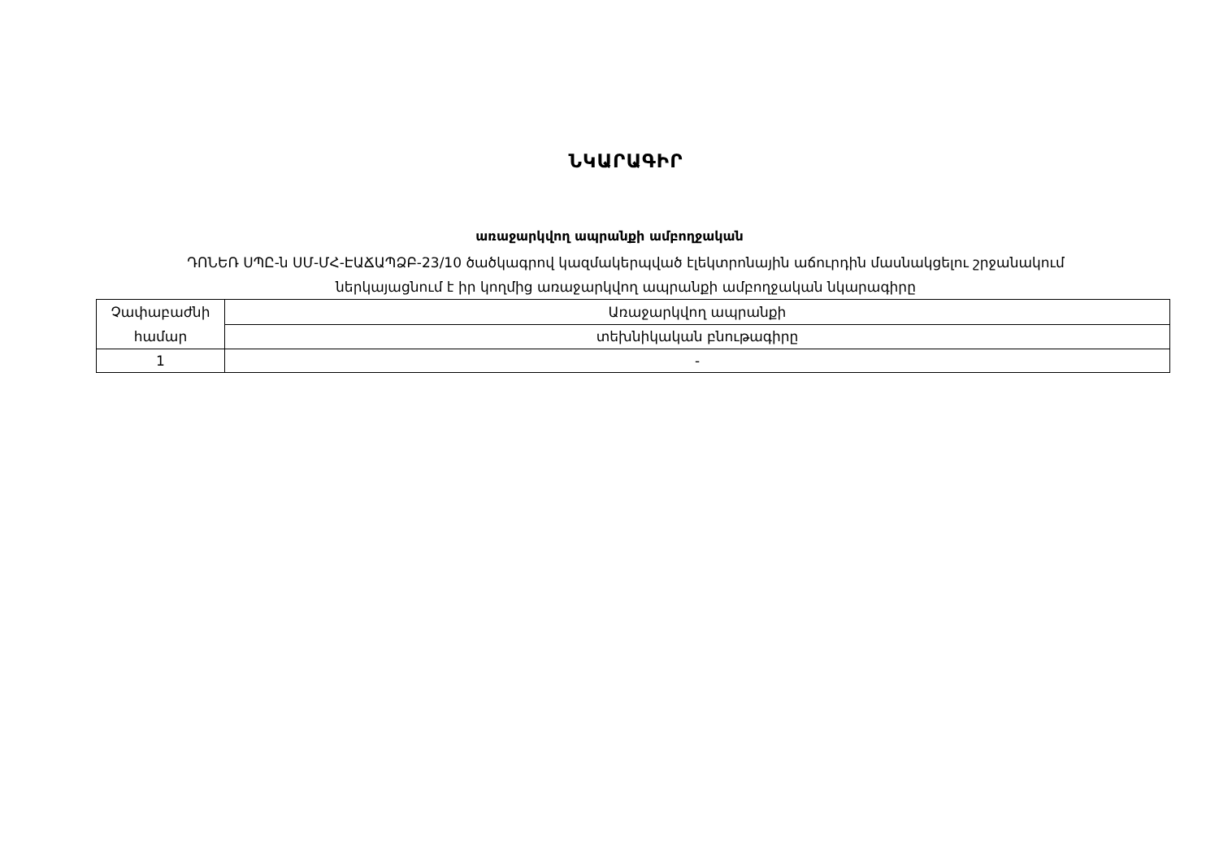ՆԿԱՐԱԳԻՐ
առաջարկվող ապրանքի ամբողջական
ԴՈՆԵՌ ՍՊԸ-ն ՍՄ-ՄՀ-ԷԱՃԱՊՁԲ-23/10 ծածկագրով կազմակերպված էլեկտրոնային աճուրդին մասնակցելու շրջանակում
ներկայացնում է իր կողմից առաջարկվող ապրանքի ամբողջական նկարագիրը
| Չափաբաժնի համար | Առաջարկվող ապրանքի |
| | տեխնիկական բնութագիրը |
| 1 | - |